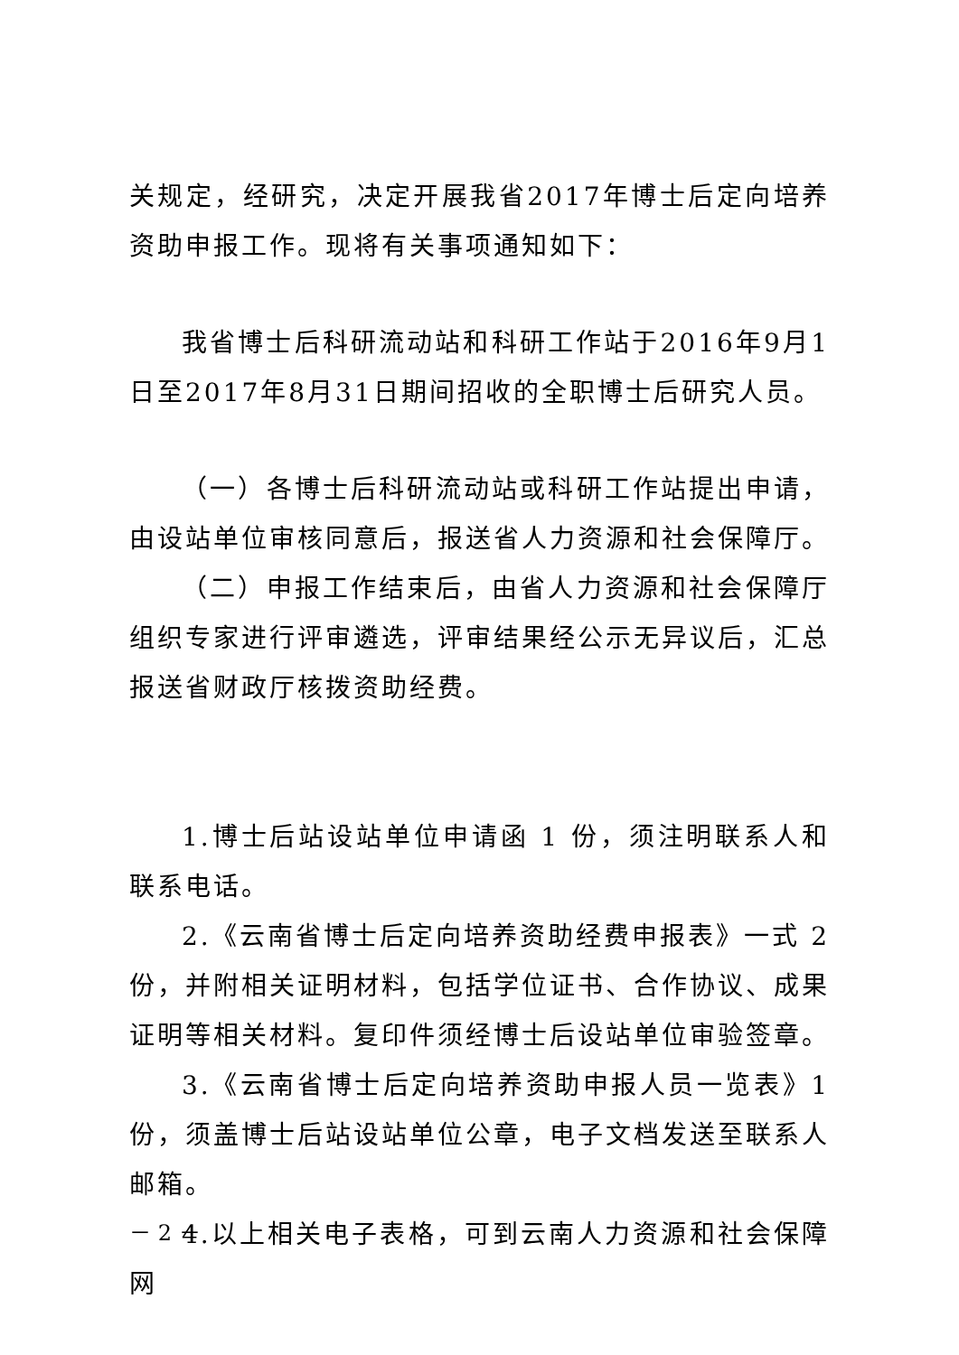关规定，经研究，决定开展我省2017年博士后定向培养资助申报工作。现将有关事项通知如下：
我省博士后科研流动站和科研工作站于2016年9月1日至2017年8月31日期间招收的全职博士后研究人员。
（一）各博士后科研流动站或科研工作站提出申请，由设站单位审核同意后，报送省人力资源和社会保障厅。
（二）申报工作结束后，由省人力资源和社会保障厅组织专家进行评审遴选，评审结果经公示无异议后，汇总报送省财政厅核拨资助经费。
1.博士后站设站单位申请函 1 份，须注明联系人和联系电话。
2.《云南省博士后定向培养资助经费申报表》一式 2 份，并附相关证明材料，包括学位证书、合作协议、成果证明等相关材料。复印件须经博士后设站单位审验签章。
3.《云南省博士后定向培养资助申报人员一览表》1份，须盖博士后站设站单位公章，电子文档发送至联系人邮箱。
4.以上相关电子表格，可到云南人力资源和社会保障网
－ 2 －